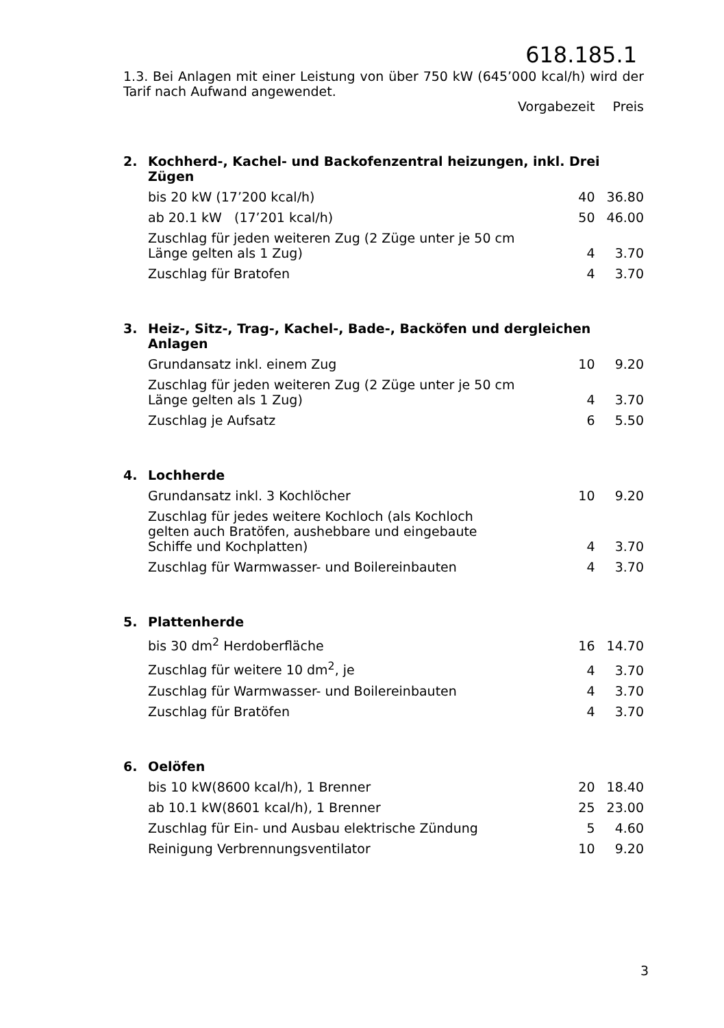618.185.1
1.3. Bei Anlagen mit einer Leistung von über 750 kW (645’000 kcal/h) wird der Tarif nach Aufwand angewendet.
| | | Vorgabezeit | Preis |
| 2. | Kochherd-, Kachel- und Backofenzentral heizungen, inkl. Drei Zügen | | |
| | bis 20 kW (17’200 kcal/h) | 40 | 36.80 |
| | ab 20.1 kW (17’201 kcal/h) | 50 | 46.00 |
| | Zuschlag für jeden weiteren Zug (2 Züge unter je 50 cm Länge gelten als 1 Zug) | 4 | 3.70 |
| | Zuschlag für Bratofen | 4 | 3.70 |
| 3. | Heiz-, Sitz-, Trag-, Kachel-, Bade-, Backöfen und dergleichen Anlagen | | |
| | Grundansatz inkl. einem Zug | 10 | 9.20 |
| | Zuschlag für jeden weiteren Zug (2 Züge unter je 50 cm Länge gelten als 1 Zug) | 4 | 3.70 |
| | Zuschlag je Aufsatz | 6 | 5.50 |
| 4. | Lochherde | | |
| | Grundansatz inkl. 3 Kochlöcher | 10 | 9.20 |
| | Zuschlag für jedes weitere Kochloch (als Kochloch gelten auch Bratöfen, aushebbare und eingebaute Schiffe und Kochplatten) | 4 | 3.70 |
| | Zuschlag für Warmwasser- und Boilereinbauten | 4 | 3.70 |
| 5. | Plattenherde | | |
| | bis 30 dm<sup>2</sup> Herdoberfläche | 16 | 14.70 |
| | Zuschlag für weitere 10 dm<sup>2</sup>, je | 4 | 3.70 |
| | Zuschlag für Warmwasser- und Boilereinbauten | 4 | 3.70 |
| | Zuschlag für Bratöfen | 4 | 3.70 |
| 6. | Oelöfen | | |
| | bis 10 kW(8600 kcal/h), 1 Brenner | 20 | 18.40 |
| | ab 10.1 kW(8601 kcal/h), 1 Brenner | 25 | 23.00 |
| | Zuschlag für Ein- und Ausbau elektrische Zündung | 5 | 4.60 |
| | Reinigung Verbrennungsventilator | 10 | 9.20 |
3